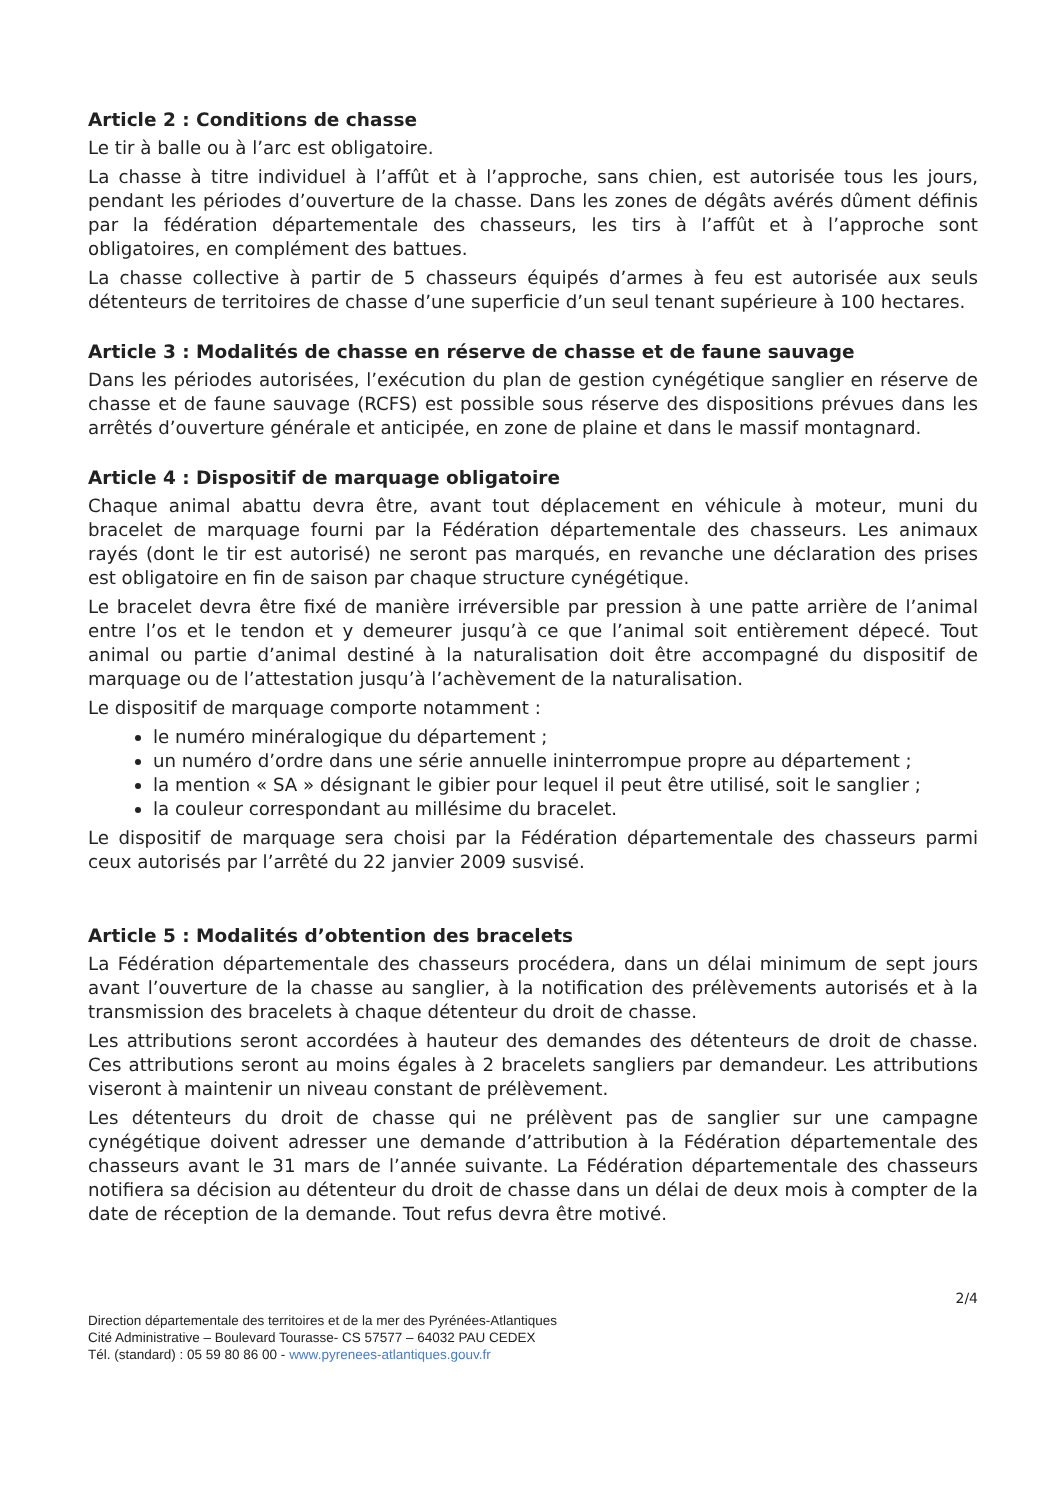Article 2 : Conditions de chasse
Le tir à balle ou à l’arc est obligatoire.
La chasse à titre individuel à l’affût et à l’approche, sans chien, est autorisée tous les jours, pendant les périodes d’ouverture de la chasse. Dans les zones de dégâts avérés dûment définis par la fédération départementale des chasseurs, les tirs à l’affût et à l’approche sont obligatoires, en complément des battues.
La chasse collective à partir de 5 chasseurs équipés d’armes à feu est autorisée aux seuls détenteurs de territoires de chasse d’une superficie d’un seul tenant supérieure à 100 hectares.
Article 3 : Modalités de chasse en réserve de chasse et de faune sauvage
Dans les périodes autorisées, l’exécution du plan de gestion cynégétique sanglier en réserve de chasse et de faune sauvage (RCFS) est possible sous réserve des dispositions prévues dans les arrêtés d’ouverture générale et anticipée, en zone de plaine et dans le massif montagnard.
Article 4 : Dispositif de marquage obligatoire
Chaque animal abattu devra être, avant tout déplacement en véhicule à moteur, muni du bracelet de marquage fourni par la Fédération départementale des chasseurs. Les animaux rayés (dont le tir est autorisé) ne seront pas marqués, en revanche une déclaration des prises est obligatoire en fin de saison par chaque structure cynégétique.
Le bracelet devra être fixé de manière irréversible par pression à une patte arrière de l’animal entre l’os et le tendon et y demeurer jusqu’à ce que l’animal soit entièrement dépecé. Tout animal ou partie d’animal destiné à la naturalisation doit être accompagné du dispositif de marquage ou de l’attestation jusqu’à l’achèvement de la naturalisation.
Le dispositif de marquage comporte notamment :
le numéro minéralogique du département ;
un numéro d’ordre dans une série annuelle ininterrompue propre au département ;
la mention « SA » désignant le gibier pour lequel il peut être utilisé, soit le sanglier ;
la couleur correspondant au millésime du bracelet.
Le dispositif de marquage sera choisi par la Fédération départementale des chasseurs parmi ceux autorisés par l’arrêté du 22 janvier 2009 susvisé.
Article 5 : Modalités d’obtention des bracelets
La Fédération départementale des chasseurs procédera, dans un délai minimum de sept jours avant l’ouverture de la chasse au sanglier, à la notification des prélèvements autorisés et à la transmission des bracelets à chaque détenteur du droit de chasse.
Les attributions seront accordées à hauteur des demandes des détenteurs de droit de chasse. Ces attributions seront au moins égales à 2 bracelets sangliers par demandeur. Les attributions viseront à maintenir un niveau constant de prélèvement.
Les détenteurs du droit de chasse qui ne prélèvent pas de sanglier sur une campagne cynégétique doivent adresser une demande d’attribution à la Fédération départementale des chasseurs avant le 31 mars de l’année suivante. La Fédération départementale des chasseurs notifiera sa décision au détenteur du droit de chasse dans un délai de deux mois à compter de la date de réception de la demande. Tout refus devra être motivé.
2/4
Direction départementale des territoires et de la mer des Pyrénées-Atlantiques
Cité Administrative – Boulevard Tourasse- CS 57577 – 64032 PAU CEDEX
Tél. (standard) : 05 59 80 86 00 - www.pyrenees-atlantiques.gouv.fr